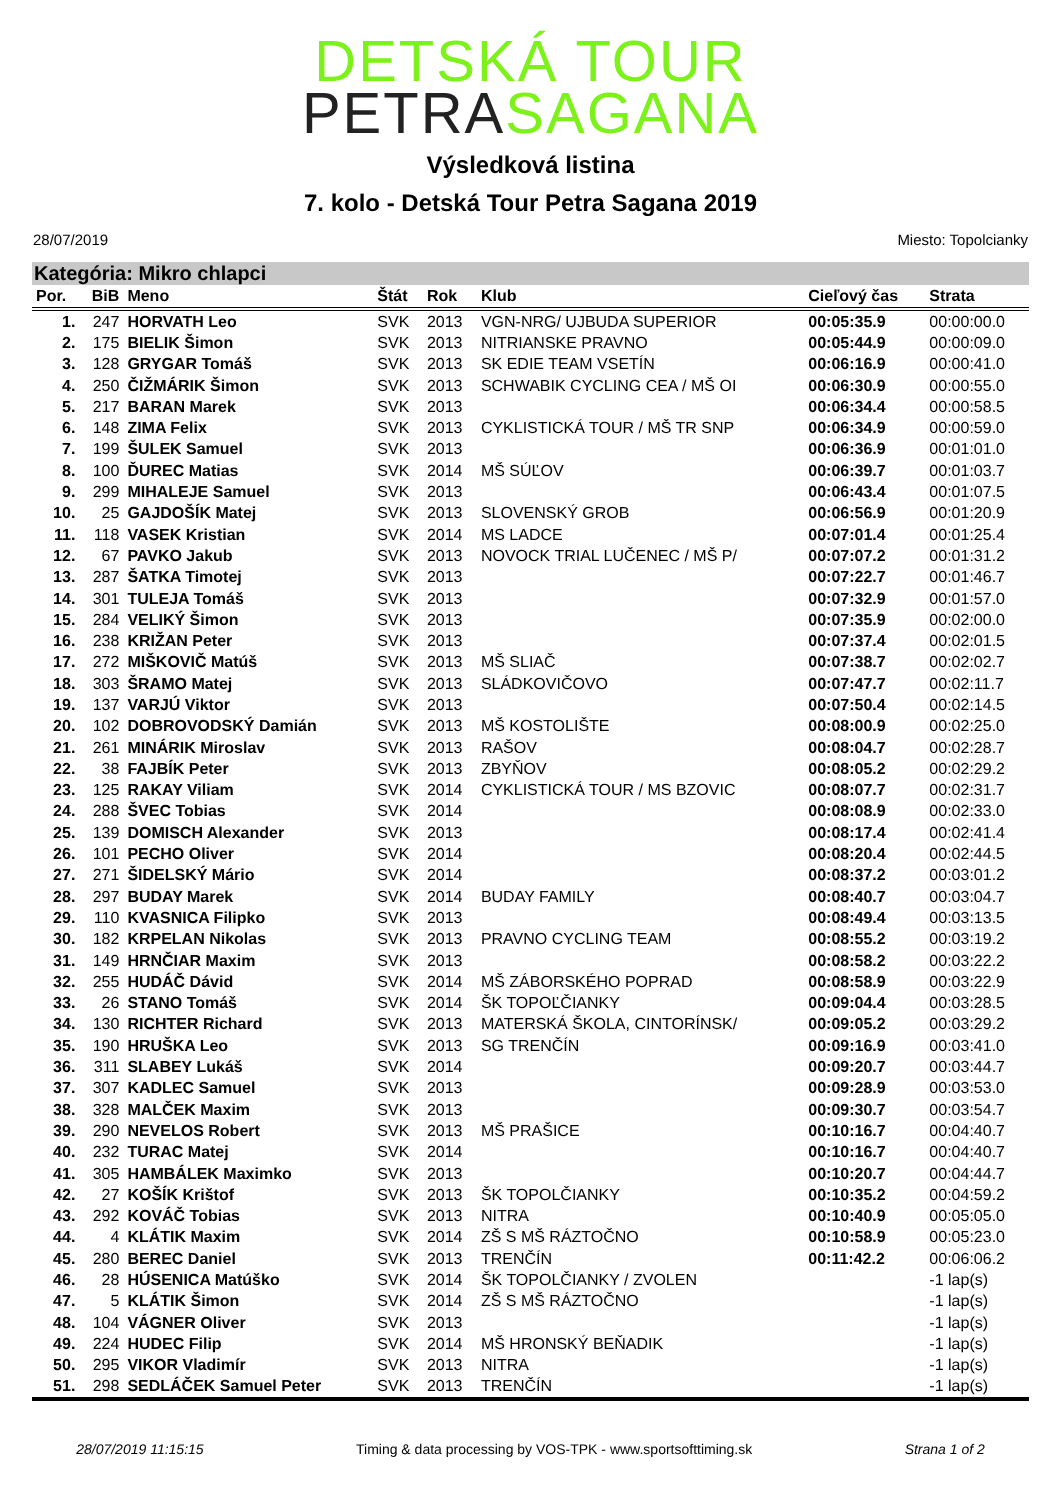DETSKÁ TOUR
PETRASAGANA
Výsledková listina
7. kolo - Detská Tour Petra Sagana 2019
28/07/2019 Miesto: Topolcianky
Kategória: Mikro chlapci
| Por. | BiB | Meno | Štát | Rok | Klub | Cieľový čas | Strata |
| --- | --- | --- | --- | --- | --- | --- | --- |
| 1. | 247 | HORVATH Leo | SVK | 2013 | VGN-NRG/ UJBUDA SUPERIOR | 00:05:35.9 | 00:00:00.0 |
| 2. | 175 | BIELIK Šimon | SVK | 2013 | NITRIANSKE PRAVNO | 00:05:44.9 | 00:00:09.0 |
| 3. | 128 | GRYGAR Tomáš | SVK | 2013 | SK EDIE TEAM VSETÍN | 00:06:16.9 | 00:00:41.0 |
| 4. | 250 | ČIŽMÁRIK Šimon | SVK | 2013 | SCHWABIK CYCLING CEA / MŠ OI | 00:06:30.9 | 00:00:55.0 |
| 5. | 217 | BARAN Marek | SVK | 2013 | | 00:06:34.4 | 00:00:58.5 |
| 6. | 148 | ZIMA Felix | SVK | 2013 | CYKLISTICKÁ TOUR / MŠ TR SNP | 00:06:34.9 | 00:00:59.0 |
| 7. | 199 | ŠULEK Samuel | SVK | 2013 | | 00:06:36.9 | 00:01:01.0 |
| 8. | 100 | ĎUREC Matias | SVK | 2014 | MŠ SÚĽOV | 00:06:39.7 | 00:01:03.7 |
| 9. | 299 | MIHALEJE Samuel | SVK | 2013 | | 00:06:43.4 | 00:01:07.5 |
| 10. | 25 | GAJDOŠÍK Matej | SVK | 2013 | SLOVENSKÝ GROB | 00:06:56.9 | 00:01:20.9 |
| 11. | 118 | VASEK Kristian | SVK | 2014 | MS LADCE | 00:07:01.4 | 00:01:25.4 |
| 12. | 67 | PAVKO Jakub | SVK | 2013 | NOVOCK TRIAL LUČENEC / MŠ P/ | 00:07:07.2 | 00:01:31.2 |
| 13. | 287 | ŠATKA Timotej | SVK | 2013 | | 00:07:22.7 | 00:01:46.7 |
| 14. | 301 | TULEJA Tomáš | SVK | 2013 | | 00:07:32.9 | 00:01:57.0 |
| 15. | 284 | VELIKÝ Šimon | SVK | 2013 | | 00:07:35.9 | 00:02:00.0 |
| 16. | 238 | KRIŽAN Peter | SVK | 2013 | | 00:07:37.4 | 00:02:01.5 |
| 17. | 272 | MIŠKOVIČ Matúš | SVK | 2013 | MŠ SLIAČ | 00:07:38.7 | 00:02:02.7 |
| 18. | 303 | ŠRAMO Matej | SVK | 2013 | SLÁDKOVIČOVO | 00:07:47.7 | 00:02:11.7 |
| 19. | 137 | VARJÚ Viktor | SVK | 2013 | | 00:07:50.4 | 00:02:14.5 |
| 20. | 102 | DOBROVODSKÝ Damián | SVK | 2013 | MŠ KOSTOLIŠTE | 00:08:00.9 | 00:02:25.0 |
| 21. | 261 | MINÁRIK Miroslav | SVK | 2013 | RAŠOV | 00:08:04.7 | 00:02:28.7 |
| 22. | 38 | FAJBÍK Peter | SVK | 2013 | ZBYŇOV | 00:08:05.2 | 00:02:29.2 |
| 23. | 125 | RAKAY Viliam | SVK | 2014 | CYKLISTICKÁ TOUR / MS BZOVIC | 00:08:07.7 | 00:02:31.7 |
| 24. | 288 | ŠVEC Tobias | SVK | 2014 | | 00:08:08.9 | 00:02:33.0 |
| 25. | 139 | DOMISCH Alexander | SVK | 2013 | | 00:08:17.4 | 00:02:41.4 |
| 26. | 101 | PECHO Oliver | SVK | 2014 | | 00:08:20.4 | 00:02:44.5 |
| 27. | 271 | ŠIDELSKÝ Mário | SVK | 2014 | | 00:08:37.2 | 00:03:01.2 |
| 28. | 297 | BUDAY Marek | SVK | 2014 | BUDAY FAMILY | 00:08:40.7 | 00:03:04.7 |
| 29. | 110 | KVASNICA Filipko | SVK | 2013 | | 00:08:49.4 | 00:03:13.5 |
| 30. | 182 | KRPELAN Nikolas | SVK | 2013 | PRAVNO CYCLING TEAM | 00:08:55.2 | 00:03:19.2 |
| 31. | 149 | HRNČIAR Maxim | SVK | 2013 | | 00:08:58.2 | 00:03:22.2 |
| 32. | 255 | HUDÁČ Dávid | SVK | 2014 | MŠ ZÁBORSKÉHO POPRAD | 00:08:58.9 | 00:03:22.9 |
| 33. | 26 | STANO Tomáš | SVK | 2014 | ŠK TOPOĽČIANKY | 00:09:04.4 | 00:03:28.5 |
| 34. | 130 | RICHTER Richard | SVK | 2013 | MATERSKÁ ŠKOLA, CINTORÍNSK/ | 00:09:05.2 | 00:03:29.2 |
| 35. | 190 | HRUŠKA Leo | SVK | 2013 | SG TRENČÍN | 00:09:16.9 | 00:03:41.0 |
| 36. | 311 | SLABEY Lukáš | SVK | 2014 | | 00:09:20.7 | 00:03:44.7 |
| 37. | 307 | KADLEC Samuel | SVK | 2013 | | 00:09:28.9 | 00:03:53.0 |
| 38. | 328 | MALČEK Maxim | SVK | 2013 | | 00:09:30.7 | 00:03:54.7 |
| 39. | 290 | NEVELOS Robert | SVK | 2013 | MŠ PRAŠICE | 00:10:16.7 | 00:04:40.7 |
| 40. | 232 | TURAC Matej | SVK | 2014 | | 00:10:16.7 | 00:04:40.7 |
| 41. | 305 | HAMBÁLEK Maximko | SVK | 2013 | | 00:10:20.7 | 00:04:44.7 |
| 42. | 27 | KOŠÍK Krištof | SVK | 2013 | ŠK TOPOLČIANKY | 00:10:35.2 | 00:04:59.2 |
| 43. | 292 | KOVÁČ Tobias | SVK | 2013 | NITRA | 00:10:40.9 | 00:05:05.0 |
| 44. | 4 | KLÁTIK Maxim | SVK | 2014 | ZŠ S MŠ RÁZTOČNO | 00:10:58.9 | 00:05:23.0 |
| 45. | 280 | BEREC Daniel | SVK | 2013 | TRENČÍN | 00:11:42.2 | 00:06:06.2 |
| 46. | 28 | HÚSENICA Matúško | SVK | 2014 | ŠK TOPOLČIANKY / ZVOLEN | | -1 lap(s) |
| 47. | 5 | KLÁTIK Šimon | SVK | 2014 | ZŠ S MŠ RÁZTOČNO | | -1 lap(s) |
| 48. | 104 | VÁGNER Oliver | SVK | 2013 | | | -1 lap(s) |
| 49. | 224 | HUDEC Filip | SVK | 2014 | MŠ HRONSKÝ BEŇADIK | | -1 lap(s) |
| 50. | 295 | VIKOR Vladimír | SVK | 2013 | NITRA | | -1 lap(s) |
| 51. | 298 | SEDLÁČEK Samuel Peter | SVK | 2013 | TRENČÍN | | -1 lap(s) |
28/07/2019 11:15:15 Timing & data processing by VOS-TPK - www.sportsofttiming.sk Strana 1 of 2